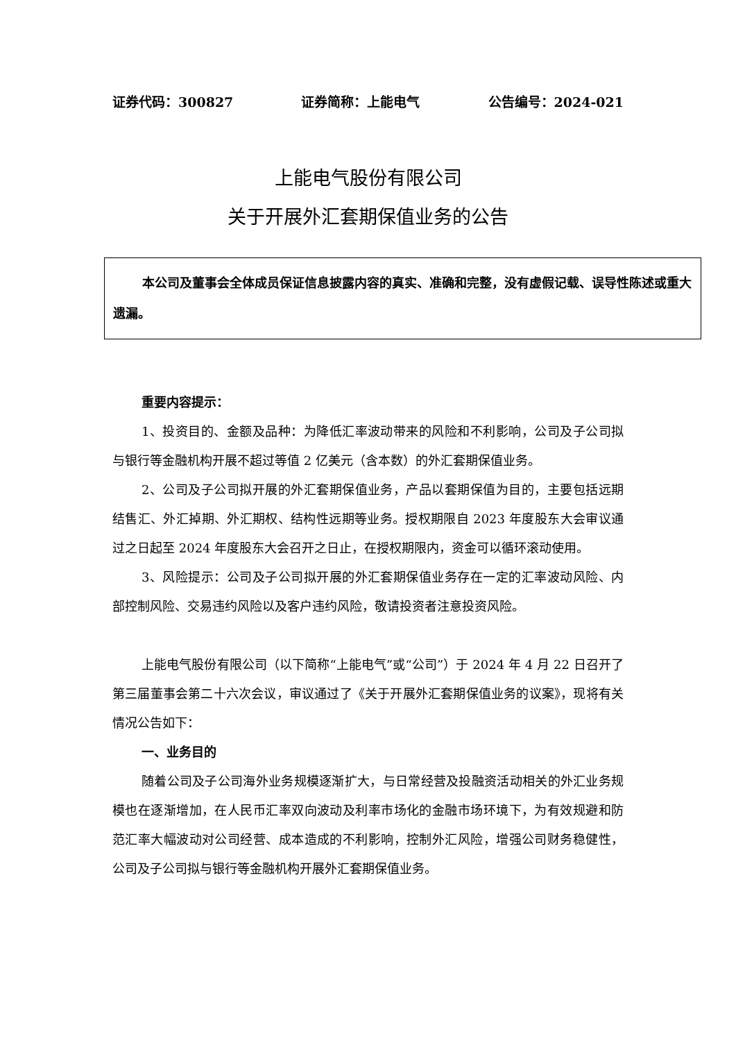证券代码：300827 证券简称：上能电气 公告编号：2024-021
上能电气股份有限公司
关于开展外汇套期保值业务的公告
本公司及董事会全体成员保证信息披露内容的真实、准确和完整，没有虚假记载、误导性陈述或重大遗漏。
重要内容提示：
1、投资目的、金额及品种：为降低汇率波动带来的风险和不利影响，公司及子公司拟与银行等金融机构开展不超过等值 2 亿美元（含本数）的外汇套期保值业务。
2、公司及子公司拟开展的外汇套期保值业务，产品以套期保值为目的，主要包括远期结售汇、外汇掉期、外汇期权、结构性远期等业务。授权期限自 2023 年度股东大会审议通过之日起至 2024 年度股东大会召开之日止，在授权期限内，资金可以循环滚动使用。
3、风险提示：公司及子公司拟开展的外汇套期保值业务存在一定的汇率波动风险、内部控制风险、交易违约风险以及客户违约风险，敬请投资者注意投资风险。
上能电气股份有限公司（以下简称“上能电气”或“公司”）于 2024 年 4 月 22 日召开了第三届董事会第二十六次会议，审议通过了《关于开展外汇套期保值业务的议案》，现将有关情况公告如下：
一、业务目的
随着公司及子公司海外业务规模逐渐扩大，与日常经营及投融资活动相关的外汇业务规模也在逐渐增加，在人民币汇率双向波动及利率市场化的金融市场环境下，为有效规避和防范汇率大幅波动对公司经营、成本造成的不利影响，控制外汇风险，增强公司财务稳健性，公司及子公司拟与银行等金融机构开展外汇套期保值业务。